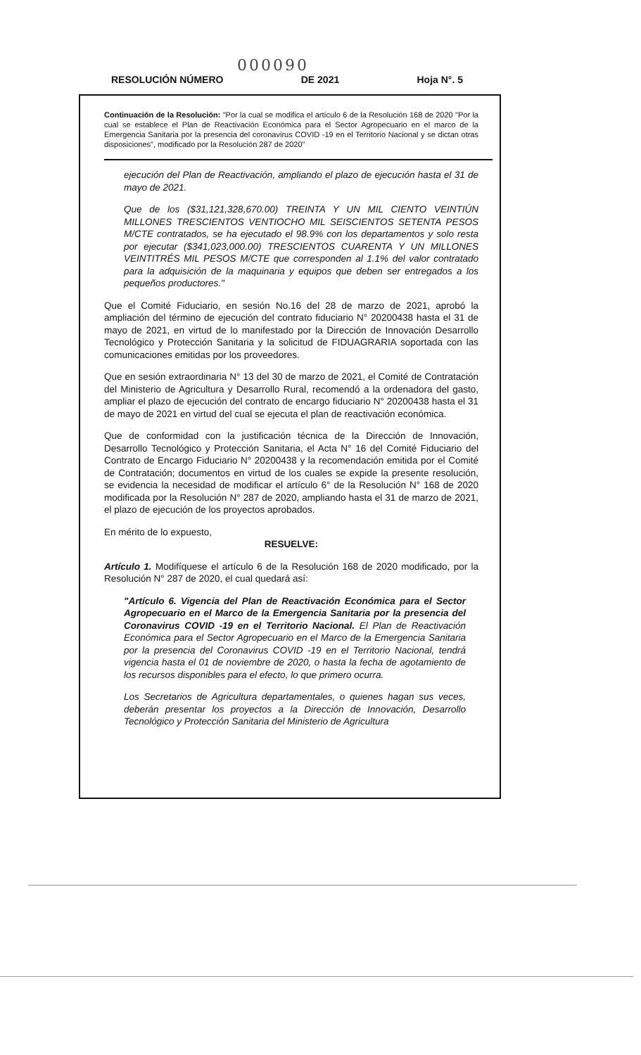000090
RESOLUCIÓN NÚMERO DE 2021 Hoja N°. 5
Continuación de la Resolución: "Por la cual se modifica el artículo 6 de la Resolución 168 de 2020 "Por la cual se establece el Plan de Reactivación Económica para el Sector Agropecuario en el marco de la Emergencia Sanitaria por la presencia del coronavirus COVID -19 en el Territorio Nacional y se dictan otras disposiciones", modificado por la Resolución 287 de 2020"
ejecución del Plan de Reactivación, ampliando el plazo de ejecución hasta el 31 de mayo de 2021.
Que de los ($31,121,328,670.00) TREINTA Y UN MIL CIENTO VEINTIÚN MILLONES TRESCIENTOS VENTIOCHO MIL SEISCIENTOS SETENTA PESOS M/CTE contratados, se ha ejecutado el 98.9% con los departamentos y solo resta por ejecutar ($341,023,000.00) TRESCIENTOS CUARENTA Y UN MILLONES VEINTITRÉS MIL PESOS M/CTE que corresponden al 1.1% del valor contratado para la adquisición de la maquinaria y equipos que deben ser entregados a los pequeños productores."
Que el Comité Fiduciario, en sesión No.16 del 28 de marzo de 2021, aprobó la ampliación del término de ejecución del contrato fiduciario N° 20200438 hasta el 31 de mayo de 2021, en virtud de lo manifestado por la Dirección de Innovación Desarrollo Tecnológico y Protección Sanitaria y la solicitud de FIDUAGRARIA soportada con las comunicaciones emitidas por los proveedores.
Que en sesión extraordinaria N° 13 del 30 de marzo de 2021, el Comité de Contratación del Ministerio de Agricultura y Desarrollo Rural, recomendó a la ordenadora del gasto, ampliar el plazo de ejecución del contrato de encargo fiduciario N° 20200438 hasta el 31 de mayo de 2021 en virtud del cual se ejecuta el plan de reactivación económica.
Que de conformidad con la justificación técnica de la Dirección de Innovación, Desarrollo Tecnológico y Protección Sanitaria, el Acta N° 16 del Comité Fiduciario del Contrato de Encargo Fiduciario N° 20200438 y la recomendación emitida por el Comité de Contratación; documentos en virtud de los cuales se expide la presente resolución, se evidencia la necesidad de modificar el artículo 6° de la Resolución N° 168 de 2020 modificada por la Resolución N° 287 de 2020, ampliando hasta el 31 de marzo de 2021, el plazo de ejecución de los proyectos aprobados.
En mérito de lo expuesto,
RESUELVE:
Artículo 1. Modifíquese el artículo 6 de la Resolución 168 de 2020 modificado, por la Resolución N° 287 de 2020, el cual quedará así:
"Artículo 6. Vigencia del Plan de Reactivación Económica para el Sector Agropecuario en el Marco de la Emergencia Sanitaria por la presencia del Coronavirus COVID -19 en el Territorio Nacional. El Plan de Reactivación Económica para el Sector Agropecuario en el Marco de la Emergencia Sanitaria por la presencia del Coronavirus COVID -19 en el Territorio Nacional, tendrá vigencia hasta el 01 de noviembre de 2020, o hasta la fecha de agotamiento de los recursos disponibles para el efecto, lo que primero ocurra.
Los Secretarios de Agricultura departamentales, o quienes hagan sus veces, deberán presentar los proyectos a la Dirección de Innovación, Desarrollo Tecnológico y Protección Sanitaria del Ministerio de Agricultura